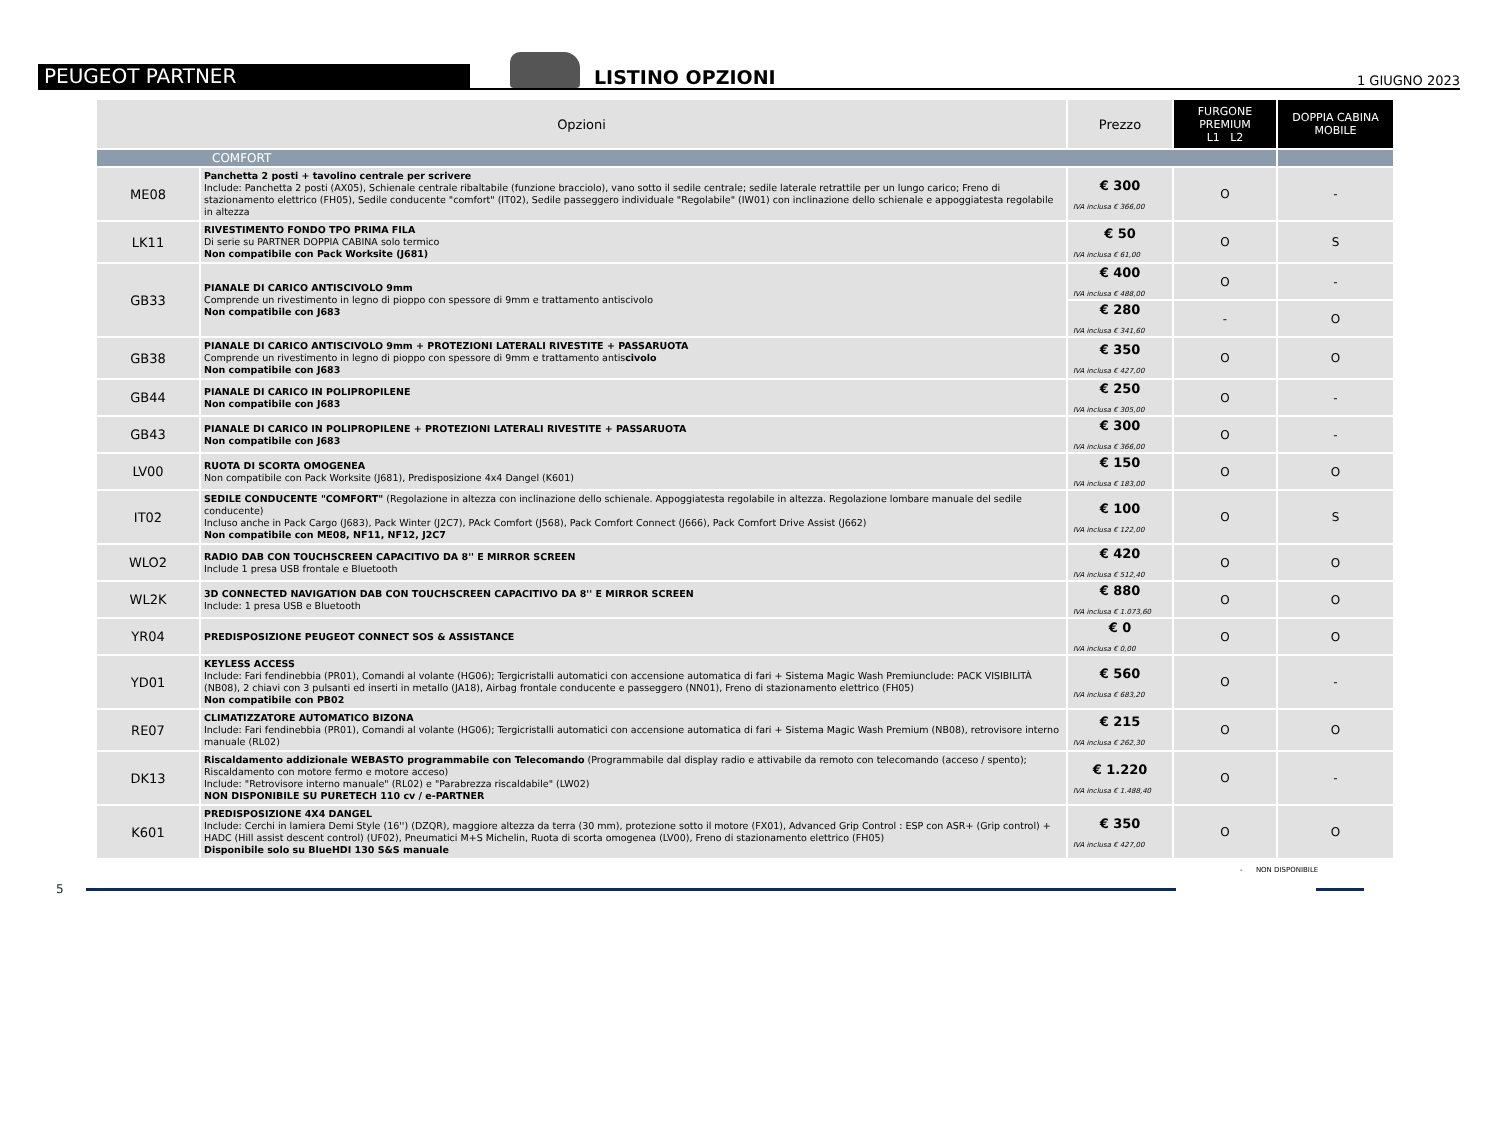PEUGEOT PARTNER
LISTINO OPZIONI
1 GIUGNO 2023
| Opzioni | | Prezzo | FURGONE PREMIUM L1 L2 | DOPPIA CABINA MOBILE |
| --- | --- | --- | --- | --- |
| COMFORT | | | | |
| ME08 | Panchetta 2 posti + tavolino centrale per scrivere Include: Panchetta 2 posti (AX05), Schienale centrale ribaltabile (funzione bracciolo), vano sotto il sedile centrale; sedile laterale retrattile per un lungo carico; Freno di stazionamento elettrico (FH05), Sedile conducente "comfort" (IT02), Sedile passeggero individuale "Regolabile" (IW01) con inclinazione dello schienale e appoggiatesta regolabile in altezza | € 300 IVA inclusa € 366,00 | O | - |
| LK11 | RIVESTIMENTO FONDO TPO PRIMA FILA Di serie su PARTNER DOPPIA CABINA solo termico Non compatibile con Pack Worksite (J681) | € 50 IVA inclusa € 61,00 | O | S |
| GB33 | PIANALE DI CARICO ANTISCIVOLO 9mm Comprende un rivestimento in legno di pioppo con spessore di 9mm e trattamento antiscivolo Non compatibile con J683 | € 400 IVA inclusa € 488,00 | O | - |
| | | € 280 IVA inclusa € 341,60 | - | O |
| GB38 | PIANALE DI CARICO ANTISCIVOLO 9mm + PROTEZIONI LATERALI RIVESTITE + PASSARUOTA Comprende un rivestimento in legno di pioppo con spessore di 9mm e trattamento antis civolo Non compatibile con J683 | € 350 IVA inclusa € 427,00 | O | O |
| GB44 | PIANALE DI CARICO IN POLIPROPILENE Non compatibile con J683 | € 250 IVA inclusa € 305,00 | O | - |
| GB43 | PIANALE DI CARICO IN POLIPROPILENE + PROTEZIONI LATERALI RIVESTITE + PASSARUOTA Non compatibile con J683 | € 300 IVA inclusa € 366,00 | O | - |
| LV00 | RUOTA DI SCORTA OMOGENEA Non compatibile con Pack Worksite (J681), Predisposizione 4x4 Dangel (K601) | € 150 IVA inclusa € 183,00 | O | O |
| IT02 | SEDILE CONDUCENTE "COMFORT" (Regolazione in altezza con inclinazione dello schienale. Appoggiatesta regolabile in altezza. Regolazione lombare manuale del sedile conducente) Incluso anche in Pack Cargo (J683), Pack Winter (J2C7), PAck Comfort (J568), Pack Comfort Connect (J666), Pack Comfort Drive Assist (J662) Non compatibile con ME08, NF11, NF12, J2C7 | € 100 IVA inclusa € 122,00 | O | S |
| WLO2 | RADIO DAB CON TOUCHSCREEN CAPACITIVO DA 8'' E MIRROR SCREEN Include 1 presa USB frontale e Bluetooth | € 420 IVA inclusa € 512,40 | O | O |
| WL2K | 3D CONNECTED NAVIGATION DAB CON TOUCHSCREEN CAPACITIVO DA 8'' E MIRROR SCREEN Include: 1 presa USB e Bluetooth | € 880 IVA inclusa € 1.073,60 | O | O |
| YR04 | PREDISPOSIZIONE PEUGEOT CONNECT SOS & ASSISTANCE | € 0 IVA inclusa € 0,00 | O | O |
| YD01 | KEYLESS ACCESS Include: Fari fendinebbia (PR01), Comandi al volante (HG06); Tergicristalli automatici con accensione automatica di fari + Sistema Magic Wash Premiunclude: PACK VISIBILITÀ (NB08), 2 chiavi con 3 pulsanti ed inserti in metallo (JA18), Airbag frontale conducente e passeggero (NN01), Freno di stazionamento elettrico (FH05) Non compatibile con PB02 | € 560 IVA inclusa € 683,20 | O | - |
| RE07 | CLIMATIZZATORE AUTOMATICO BIZONA Include: Fari fendinebbia (PR01), Comandi al volante (HG06); Tergicristalli automatici con accensione automatica di fari + Sistema Magic Wash Premium (NB08), retrovisore interno manuale (RL02) | € 215 IVA inclusa € 262,30 | O | O |
| DK13 | Riscaldamento addizionale WEBASTO programmabile con Telecomando (Programmabile dal display radio e attivabile da remoto con telecomando (acceso / spento); Riscaldamento con motore fermo e motore acceso) Include: "Retrovisore interno manuale" (RL02) e "Parabrezza riscaldabile" (LW02) NON DISPONIBILE SU PURETECH 110 cv / e-PARTNER | € 1.220 IVA inclusa € 1.488,40 | O | - |
| K601 | PREDISPOSIZIONE 4X4 DANGEL Include: Cerchi in lamiera Demi Style (16'') (DZQR), maggiore altezza da terra (30 mm), protezione sotto il motore (FX01), Advanced Grip Control : ESP con ASR+ (Grip control) + HADC (Hill assist descent control) (UF02), Pneumatici M+S Michelin, Ruota di scorta omogenea (LV00), Freno di stazionamento elettrico (FH05) Disponibile solo su BlueHDI 130 S&S manuale | € 350 IVA inclusa € 427,00 | O | O |
- NON DISPONIBILE
5